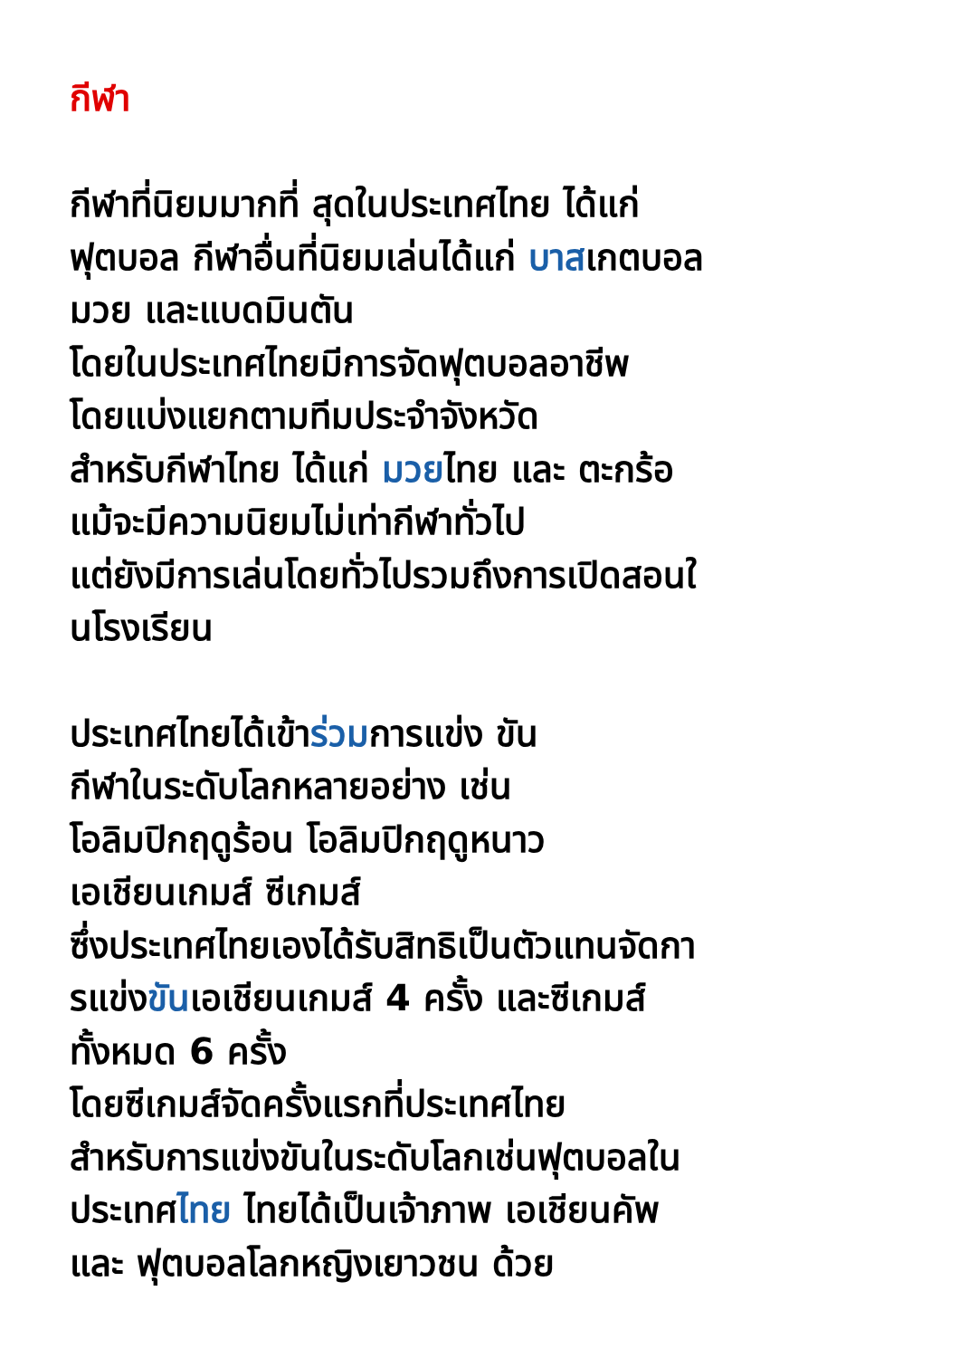กีฬา
กีฬาที่นิยมมากที่ สุดในประเทศไทย ได้แก่
ฟุตบอล กีฬาอื่นที่นิยมเล่นได้แก่ บาสเกตบอล
มวย และแบดมินตัน
โดยในประเทศไทยมีการจัดฟุตบอลอาชีพ
โดยแบ่งแยกตามทีมประจำจังหวัด
สำหรับกีฬาไทย ได้แก่ มวยไทย และ ตะกร้อ
แม้จะมีความนิยมไม่เท่ากีฬาทั่วไป
แต่ยังมีการเล่นโดยทั่วไปรวมถึงการเปิดสอนใ
นโรงเรียน
ประเทศไทยได้เข้าร่วมการแข่ง ขัน
กีฬาในระดับโลกหลายอย่าง เช่น
โอลิมปิกฤดูร้อน โอลิมปิกฤดูหนาว
เอเชียนเกมส์ ซีเกมส์
ซึ่งประเทศไทยเองได้รับสิทธิเป็นตัวแทนจัดกา
รแข่งขันเอเชียนเกมส์ 4 ครั้ง และซีเกมส์
ทั้งหมด 6 ครั้ง
โดยซีเกมส์จัดครั้งแรกที่ประเทศไทย
สำหรับการแข่งขันในระดับโลกเช่นฟุตบอลใน
ประเทศไทย ไทยได้เป็นเจ้าภาพ เอเชียนคัพ
และ ฟุตบอลโลกหญิงเยาวชน ด้วย